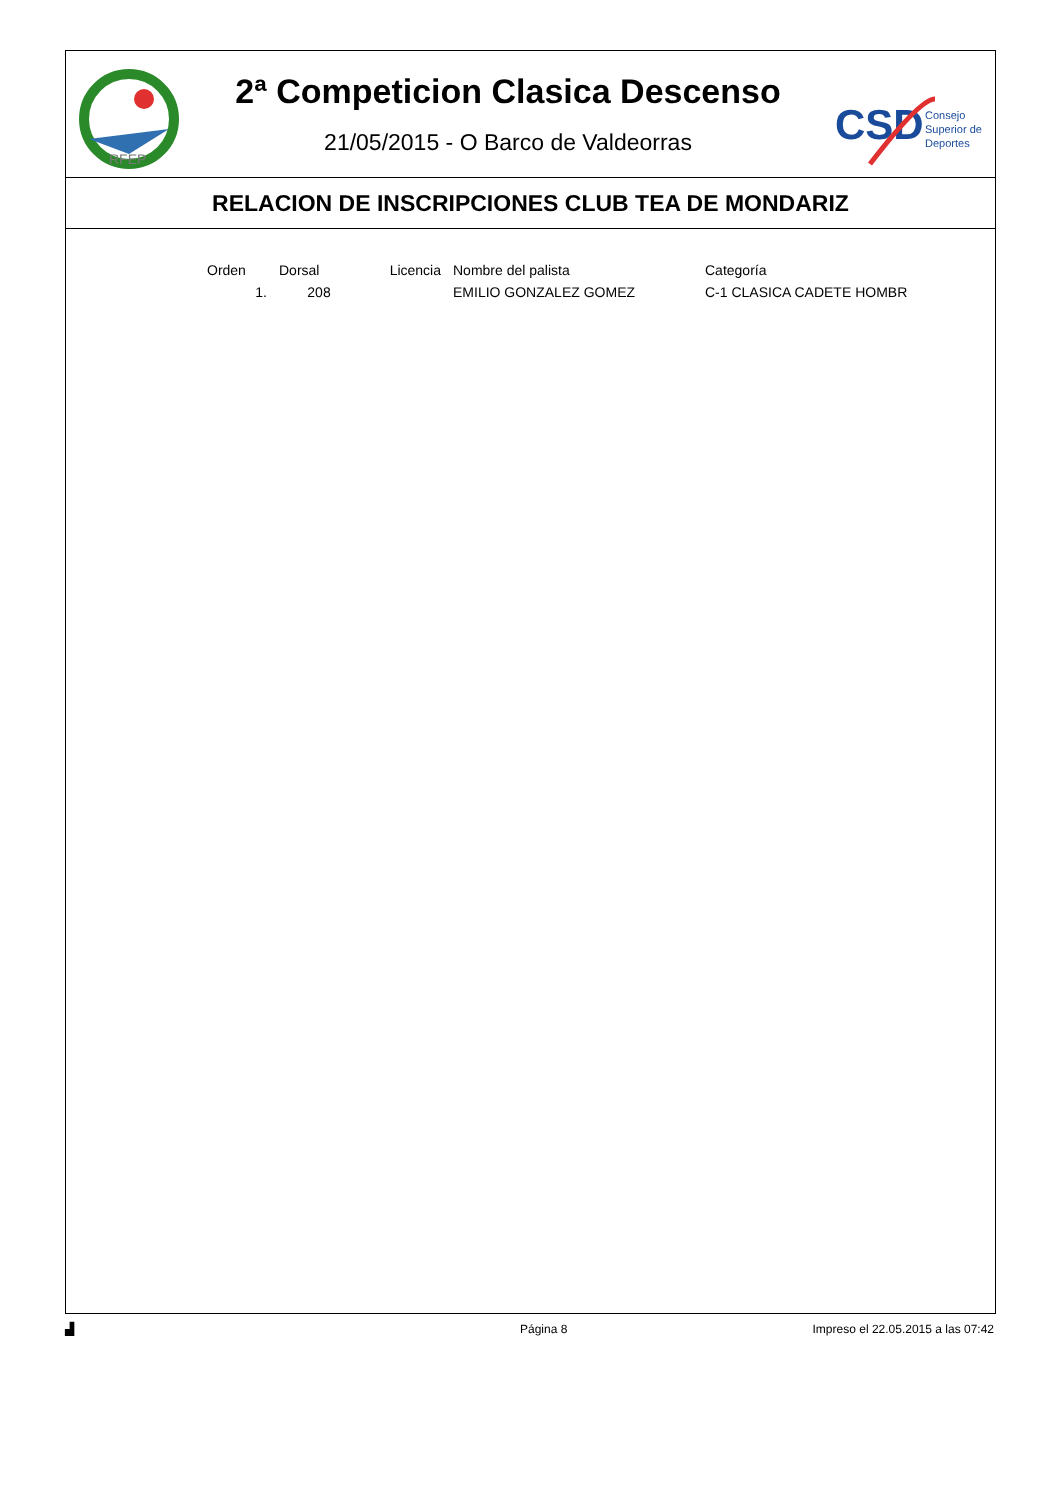RFEP
2ª Competicion Clasica Descenso
21/05/2015 - O Barco de Valdeorras
CSD
Consejo
Superior de
Deportes
RELACION DE INSCRIPCIONES CLUB TEA DE MONDARIZ
| Orden | Dorsal | Licencia | Nombre del palista | Categoría |
| --- | --- | --- | --- | --- |
| 1. | 208 | | EMILIO GONZALEZ GOMEZ | C-1 CLASICA CADETE HOMBR |
▟ Página 8 Impreso el 22.05.2015 a las 07:42